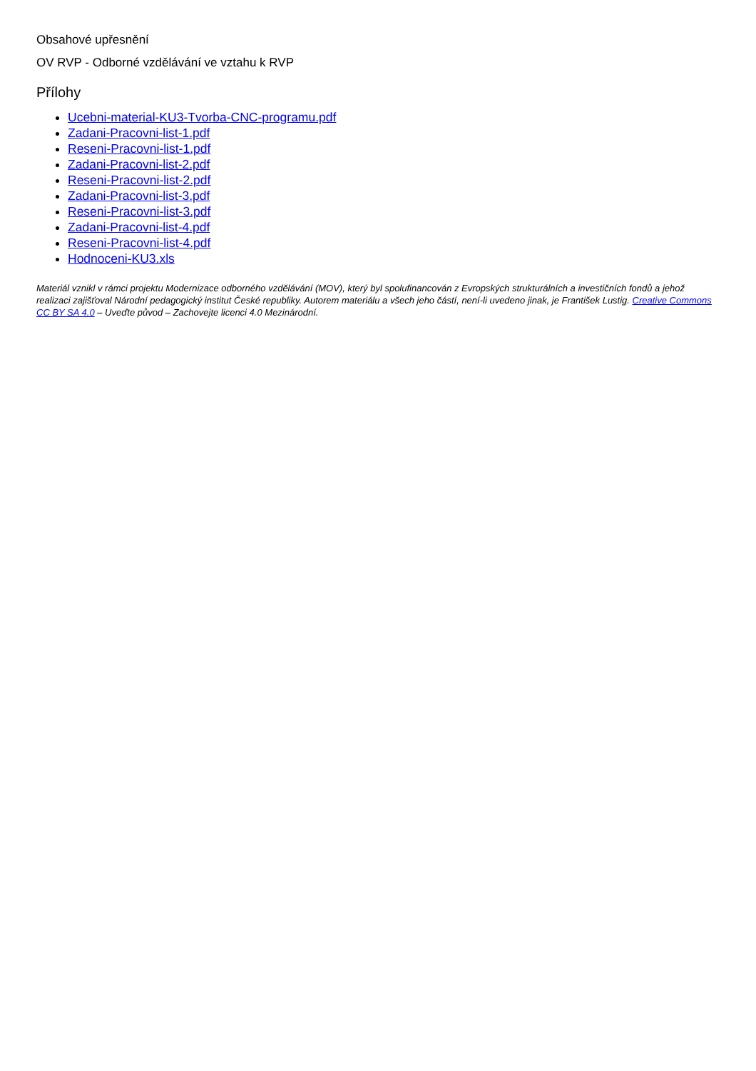Obsahové upřesnění
OV RVP - Odborné vzdělávání ve vztahu k RVP
Přílohy
Ucebni-material-KU3-Tvorba-CNC-programu.pdf
Zadani-Pracovni-list-1.pdf
Reseni-Pracovni-list-1.pdf
Zadani-Pracovni-list-2.pdf
Reseni-Pracovni-list-2.pdf
Zadani-Pracovni-list-3.pdf
Reseni-Pracovni-list-3.pdf
Zadani-Pracovni-list-4.pdf
Reseni-Pracovni-list-4.pdf
Hodnoceni-KU3.xls
Materiál vznikl v rámci projektu Modernizace odborného vzdělávání (MOV), který byl spolufinancován z Evropských strukturálních a investičních fondů a jehož realizaci zajišťoval Národní pedagogický institut České republiky. Autorem materiálu a všech jeho částí, není-li uvedeno jinak, je František Lustig. Creative Commons CC BY SA 4.0 – Uveďte původ – Zachovejte licenci 4.0 Mezinárodní.